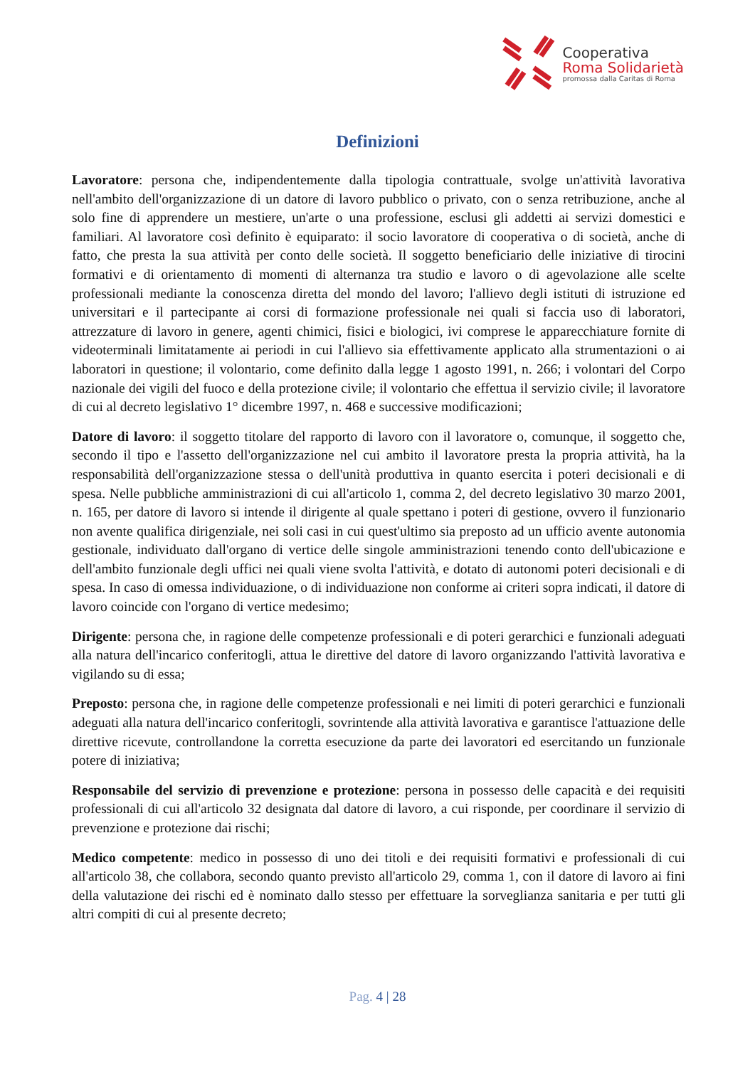Cooperativa
Roma Solidarietà
promossa dalla Caritas di Roma
Definizioni
Lavoratore: persona che, indipendentemente dalla tipologia contrattuale, svolge un'attività lavorativa nell'ambito dell'organizzazione di un datore di lavoro pubblico o privato, con o senza retribuzione, anche al solo fine di apprendere un mestiere, un'arte o una professione, esclusi gli addetti ai servizi domestici e familiari. Al lavoratore così definito è equiparato: il socio lavoratore di cooperativa o di società, anche di fatto, che presta la sua attività per conto delle società. Il soggetto beneficiario delle iniziative di tirocini formativi e di orientamento di momenti di alternanza tra studio e lavoro o di agevolazione alle scelte professionali mediante la conoscenza diretta del mondo del lavoro; l'allievo degli istituti di istruzione ed universitari e il partecipante ai corsi di formazione professionale nei quali si faccia uso di laboratori, attrezzature di lavoro in genere, agenti chimici, fisici e biologici, ivi comprese le apparecchiature fornite di videoterminali limitatamente ai periodi in cui l'allievo sia effettivamente applicato alla strumentazioni o ai laboratori in questione; il volontario, come definito dalla legge 1 agosto 1991, n. 266; i volontari del Corpo nazionale dei vigili del fuoco e della protezione civile; il volontario che effettua il servizio civile; il lavoratore di cui al decreto legislativo 1° dicembre 1997, n. 468 e successive modificazioni;
Datore di lavoro: il soggetto titolare del rapporto di lavoro con il lavoratore o, comunque, il soggetto che, secondo il tipo e l'assetto dell'organizzazione nel cui ambito il lavoratore presta la propria attività, ha la responsabilità dell'organizzazione stessa o dell'unità produttiva in quanto esercita i poteri decisionali e di spesa. Nelle pubbliche amministrazioni di cui all'articolo 1, comma 2, del decreto legislativo 30 marzo 2001, n. 165, per datore di lavoro si intende il dirigente al quale spettano i poteri di gestione, ovvero il funzionario non avente qualifica dirigenziale, nei soli casi in cui quest'ultimo sia preposto ad un ufficio avente autonomia gestionale, individuato dall'organo di vertice delle singole amministrazioni tenendo conto dell'ubicazione e dell'ambito funzionale degli uffici nei quali viene svolta l'attività, e dotato di autonomi poteri decisionali e di spesa. In caso di omessa individuazione, o di individuazione non conforme ai criteri sopra indicati, il datore di lavoro coincide con l'organo di vertice medesimo;
Dirigente: persona che, in ragione delle competenze professionali e di poteri gerarchici e funzionali adeguati alla natura dell'incarico conferitogli, attua le direttive del datore di lavoro organizzando l'attività lavorativa e vigilando su di essa;
Preposto: persona che, in ragione delle competenze professionali e nei limiti di poteri gerarchici e funzionali adeguati alla natura dell'incarico conferitogli, sovrintende alla attività lavorativa e garantisce l'attuazione delle direttive ricevute, controllandone la corretta esecuzione da parte dei lavoratori ed esercitando un funzionale potere di iniziativa;
Responsabile del servizio di prevenzione e protezione: persona in possesso delle capacità e dei requisiti professionali di cui all'articolo 32 designata dal datore di lavoro, a cui risponde, per coordinare il servizio di prevenzione e protezione dai rischi;
Medico competente: medico in possesso di uno dei titoli e dei requisiti formativi e professionali di cui all'articolo 38, che collabora, secondo quanto previsto all'articolo 29, comma 1, con il datore di lavoro ai fini della valutazione dei rischi ed è nominato dallo stesso per effettuare la sorveglianza sanitaria e per tutti gli altri compiti di cui al presente decreto;
Pag. 4 | 28